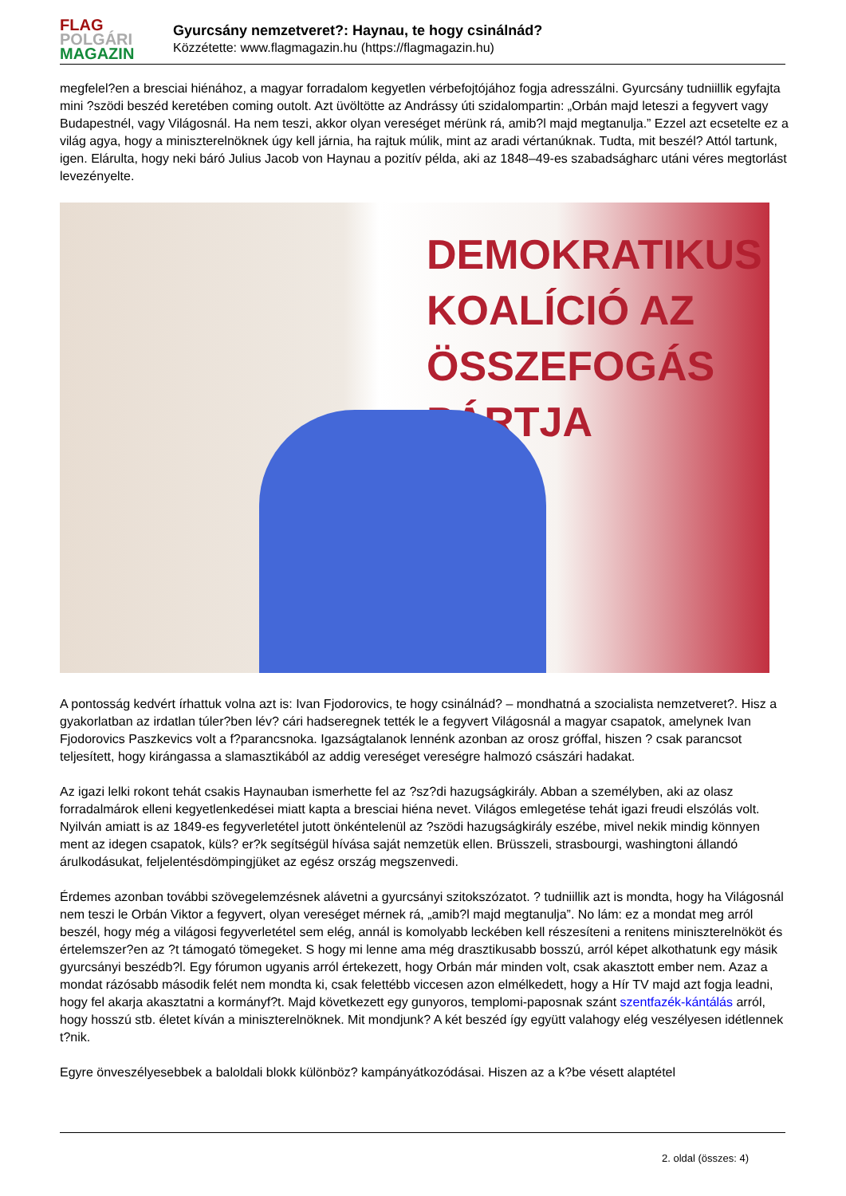FLAG
POLGÁRI
MAGAZIN
Gyurcsány nemzetveret?: Haynau, te hogy csinálnád?
Közzétette: www.flagmagazin.hu (https://flagmagazin.hu)
megfelel?en a bresciai hiénához, a magyar forradalom kegyetlen vérbefojtójához fogja adresszálni. Gyurcsány tudniillik egyfajta mini ?szödi beszéd keretében coming outolt. Azt üvöltötte az Andrássy úti szidalompartin: „Orbán majd leteszi a fegyvert vagy Budapestnél, vagy Világosnál. Ha nem teszi, akkor olyan vereséget mérünk rá, amib?l majd megtanulja.” Ezzel azt ecsetelte ez a világ agya, hogy a miniszterelnöknek úgy kell járnia, ha rajtuk múlik, mint az aradi vértanúknak. Tudta, mit beszél? Attól tartunk, igen. Elárulta, hogy neki báró Julius Jacob von Haynau a pozitív példa, aki az 1848–49-es szabadságharc utáni véres megtorlást levezényelte.
DEMOKRATIKUS KOALÍCIÓ AZ
ÖSSZEFOGÁS
PÁRTJA
A pontosság kedvért írhattuk volna azt is: Ivan Fjodorovics, te hogy csinálnád? – mondhatná a szocialista nemzetveret?. Hisz a gyakorlatban az irdatlan túler?ben lév? cári hadseregnek tették le a fegyvert Világosnál a magyar csapatok, amelynek Ivan Fjodorovics Paszkevics volt a f?parancsnoka. Igazságtalanok lennénk azonban az orosz gróffal, hiszen ? csak parancsot teljesített, hogy kirángassa a slamasztikából az addig vereséget vereségre halmozó császári hadakat.
Az igazi lelki rokont tehát csakis Haynauban ismerhette fel az ?sz?di hazugságkirály. Abban a személyben, aki az olasz forradalmárok elleni kegyetlenkedései miatt kapta a bresciai hiéna nevet. Világos emlegetése tehát igazi freudi elszólás volt. Nyilván amiatt is az 1849-es fegyverletétel jutott önkéntelenül az ?szödi hazugságkirály eszébe, mivel nekik mindig könnyen ment az idegen csapatok, küls? er?k segítségül hívása saját nemzetük ellen. Brüsszeli, strasbourgi, washingtoni állandó árulkodásukat, feljelentésdömpingjüket az egész ország megszenvedi.
Érdemes azonban további szövegelemzésnek alávetni a gyurcsányi szitokszózatot. ? tudniillik azt is mondta, hogy ha Világosnál nem teszi le Orbán Viktor a fegyvert, olyan vereséget mérnek rá, „amib?l majd megtanulja”. No lám: ez a mondat meg arról beszél, hogy még a világosi fegyverletétel sem elég, annál is komolyabb leckében kell részesíteni a renitens miniszterelnököt és értelemszer?en az ?t támogató tömegeket. S hogy mi lenne ama még drasztikusabb bosszú, arról képet alkothatunk egy másik gyurcsányi beszédb?l. Egy fórumon ugyanis arról értekezett, hogy Orbán már minden volt, csak akasztott ember nem. Azaz a mondat rázósabb második felét nem mondta ki, csak felettébb viccesen azon elmélkedett, hogy a Hír TV majd azt fogja leadni, hogy fel akarja akasztatni a kormányf?t. Majd következett egy gunyoros, templomi-paposnak szánt szentfazék-kántálás arról, hogy hosszú stb. életet kíván a miniszterelnöknek. Mit mondjunk? A két beszéd így együtt valahogy elég veszélyesen idétlennek t?nik.
Egyre önveszélyesebbek a baloldali blokk különböz? kampányátkozódásai. Hiszen az a k?be vésett alaptétel
2. oldal (összes: 4)